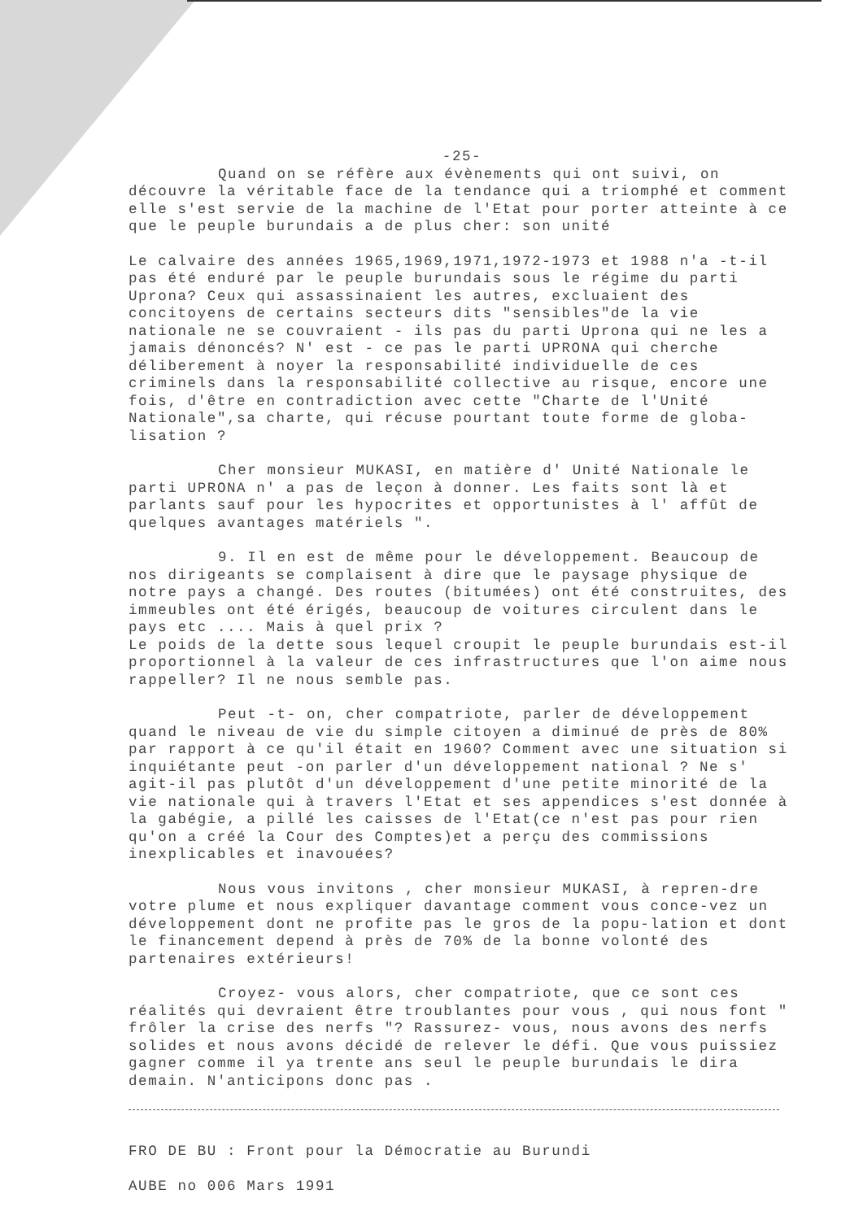-25-
Quand on se réfère aux évènements qui ont suivi, on découvre la véritable face de la tendance qui a triomphé et comment elle s'est servie de la machine de l'Etat pour porter atteinte à ce que le peuple burundais a de plus cher: son unité
Le calvaire des années 1965,1969,1971,1972-1973 et 1988 n'a -t-il pas été enduré par le peuple burundais sous le régime du parti Uprona? Ceux qui assassinaient les autres, excluaient des concitoyens de certains secteurs dits "sensibles"de la vie nationale ne se couvraient - ils pas du parti Uprona qui ne les a jamais dénoncés? N' est - ce pas le parti UPRONA qui cherche déliberement à noyer la responsabilité individuelle de ces criminels dans la responsabilité collective au risque, encore une fois, d'être en contradiction avec cette "Charte de l'Unité Nationale",sa charte, qui récuse pourtant toute forme de globa-lisation ?
Cher monsieur MUKASI, en matière d' Unité Nationale le parti UPRONA n' a pas de leçon à donner. Les faits sont là et parlants sauf pour les hypocrites et opportunistes à l' affût de quelques avantages matériels ".
9. Il en est de même pour le développement. Beaucoup de nos dirigeants se complaisent à dire que le paysage physique de notre pays a changé. Des routes (bitumées) ont été construites, des immeubles ont été érigés, beaucoup de voitures circulent dans le pays etc .... Mais à quel prix ?
Le poids de la dette sous lequel croupit le peuple burundais est-il proportionnel à la valeur de ces infrastructures que l'on aime nous rappeller? Il ne nous semble pas.
Peut -t- on, cher compatriote, parler de développement quand le niveau de vie du simple citoyen a diminué de près de 80% par rapport à ce qu'il était en 1960? Comment avec une situation si inquiétante peut -on parler d'un développement national ? Ne s' agit-il pas plutôt d'un développement d'une petite minorité de la vie nationale qui à travers l'Etat et ses appendices s'est donnée à la gabégie, a pillé les caisses de l'Etat(ce n'est pas pour rien qu'on a créé la Cour des Comptes)et a perçu des commissions inexplicables et inavouées?
Nous vous invitons , cher monsieur MUKASI, à repren-dre votre plume et nous expliquer davantage comment vous conce-vez un développement dont ne profite pas le gros de la popu-lation et dont le financement depend à près de 70% de la bonne volonté des partenaires extérieurs!
Croyez- vous alors, cher compatriote, que ce sont ces réalités qui devraient être troublantes pour vous , qui nous font " frôler la crise des nerfs "? Rassurez- vous, nous avons des nerfs solides et nous avons décidé de relever le défi. Que vous puissiez gagner comme il ya trente ans seul le peuple burundais le dira demain. N'anticipons donc pas .
FRO DE BU : Front pour la Démocratie au Burundi
AUBE no 006 Mars 1991